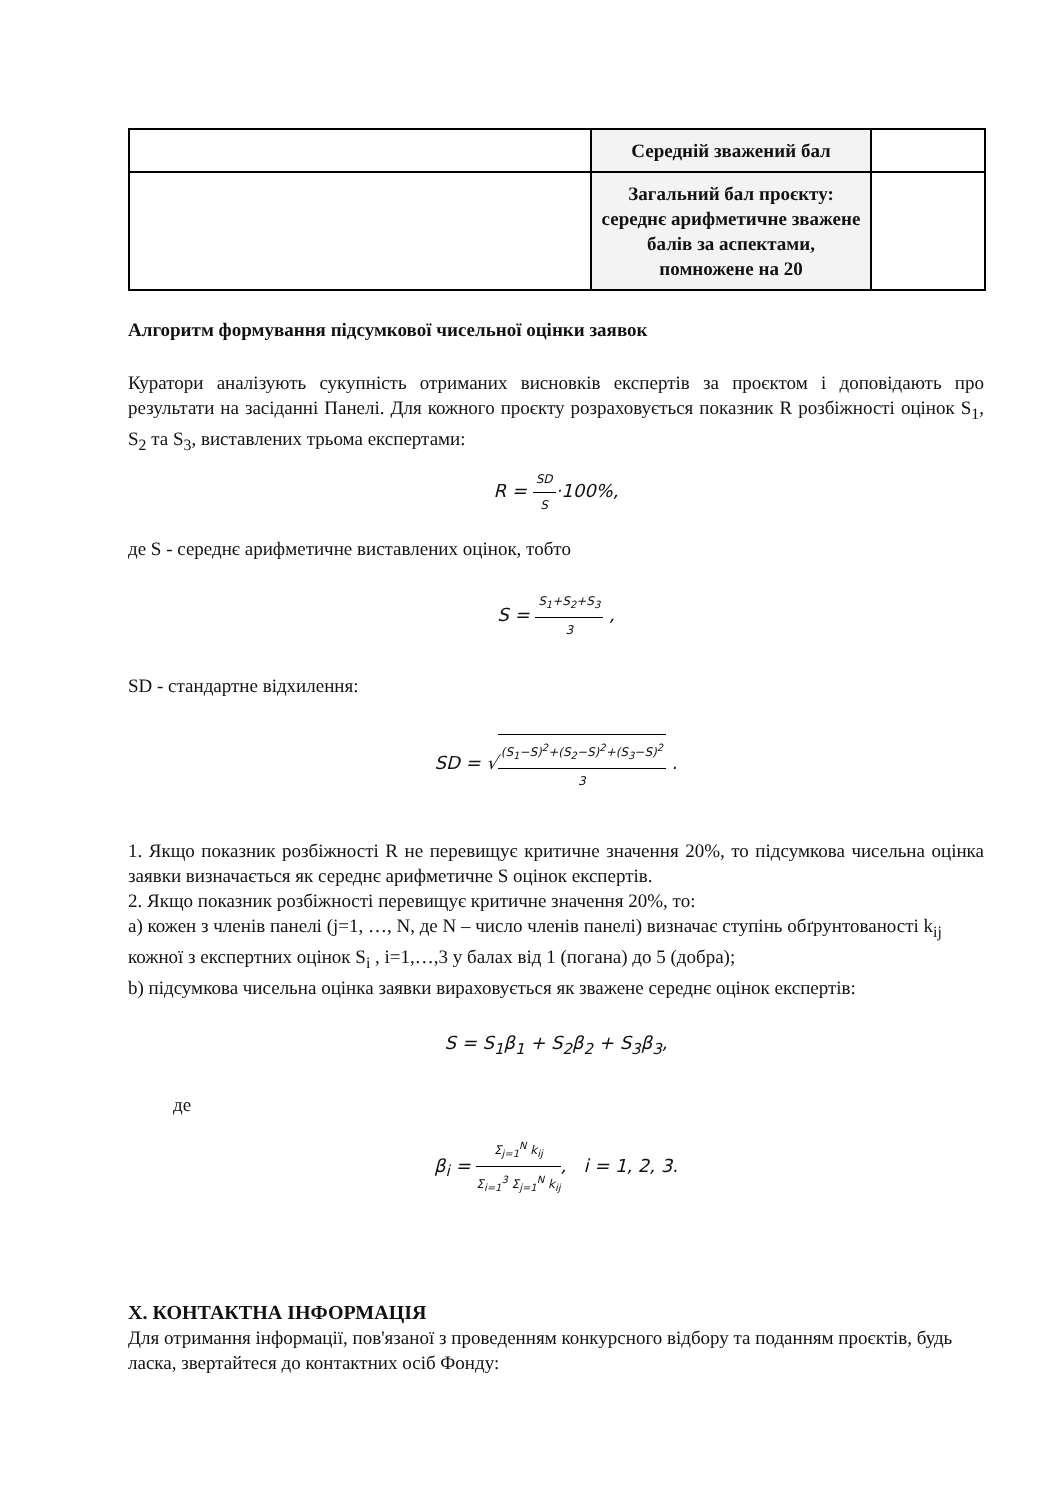| | Середній зважений бал | |
| | Загальний бал проєкту: середнє арифметичне зважене балів за аспектами, помножене на 20 | |
Алгоритм формування підсумкової чисельної оцінки заявок
Куратори аналізують сукупність отриманих висновків експертів за проєктом і доповідають про результати на засіданні Панелі. Для кожного проєкту розраховується показник R розбіжності оцінок S<sub>1</sub>, S<sub>2</sub> та S<sub>3</sub>, виставлених трьома експертами:
R = SD S·100%,
де S - середнє арифметичне виставлених оцінок, тобто
S = S<sub>1</sub>+S<sub>2</sub>+S<sub>3</sub> 3 ,
SD - стандартне відхилення:
SD = √(S<sub>1</sub>−S)<sup>2</sup>+(S<sub>2</sub>−S)<sup>2</sup>+(S<sub>3</sub>−S)<sup>2</sup> 3 .
1. Якщо показник розбіжності R не перевищує критичне значення 20%, то підсумкова чисельна оцінка заявки визначається як середнє арифметичне S оцінок експертів.
2. Якщо показник розбіжності перевищує критичне значення 20%, то:
a) кожен з членів панелі (j=1, …, N, де N – число членів панелі) визначає ступінь обґрунтованості k<sub>ij</sub> кожної з експертних оцінок S<sub>i</sub> , i=1,…,3 у балах від 1 (погана) до 5 (добра);
b) підсумкова чисельна оцінка заявки вираховується як зважене середнє оцінок експертів:
S = S<sub>1</sub>β<sub>1</sub> + S<sub>2</sub>β<sub>2</sub> + S<sub>3</sub>β<sub>3</sub>,
де
β<sub>i</sub> = Σ<sub>j=1</sub><sup>N</sup> k<sub>ij</sub> Σ<sub>i=1</sub><sup>3</sup> Σ<sub>j=1</sub><sup>N</sup> k<sub>ij</sub>, i = 1, 2, 3.
X. КОНТАКТНА ІНФОРМАЦІЯ
Для отримання інформації, пов'язаної з проведенням конкурсного відбору та поданням проєктів, будь ласка, звертайтеся до контактних осіб Фонду: